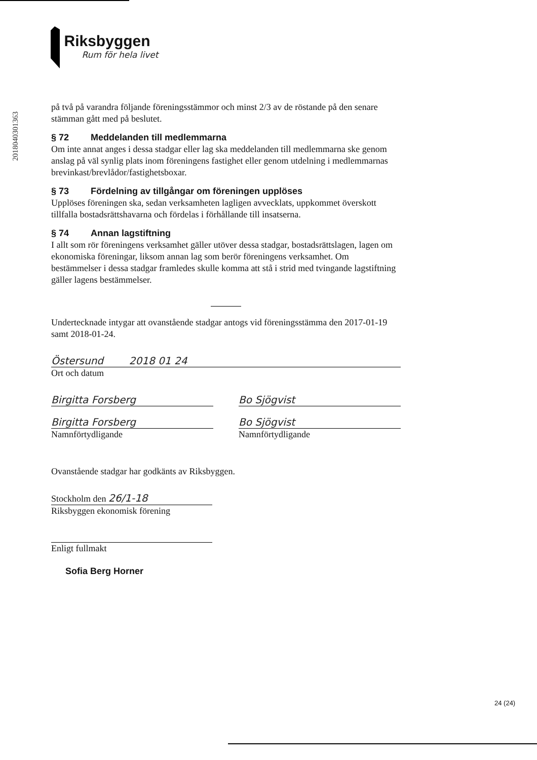Riksbyggen
Rum för hela livet
20180403013​63
på två på varandra följande föreningsstämmor och minst 2/3 av de röstande på den senare stämman gått med på beslutet.
§ 72 Meddelanden till medlemmarna
Om inte annat anges i dessa stadgar eller lag ska meddelanden till medlemmarna ske genom anslag på väl synlig plats inom föreningens fastighet eller genom utdelning i medlemmarnas brevinkast/brevlådor/fastighetsboxar.
§ 73 Fördelning av tillgångar om föreningen upplöses
Upplöses föreningen ska, sedan verksamheten lagligen avvecklats, uppkommet överskott tillfalla bostadsrättshavarna och fördelas i förhållande till insatserna.
§ 74 Annan lagstiftning
I allt som rör föreningens verksamhet gäller utöver dessa stadgar, bostadsrättslagen, lagen om ekonomiska föreningar, liksom annan lag som berör föreningens verksamhet. Om bestämmelser i dessa stadgar framledes skulle komma att stå i strid med tvingande lagstiftning gäller lagens bestämmelser.
Undertecknade intygar att ovanstående stadgar antogs vid föreningsstämma den 2017-01-19 samt 2018-01-24.
Östersund 2018 01 24
Ort och datum
Birgitta Forsberg Bo Sjögvist
Birgitta Forsberg
Namnförtydligande
Bo Sjögvist
Namnförtydligande
Ovanstående stadgar har godkänts av Riksbyggen.
Stockholm den 26/1-18
Riksbyggen ekonomisk förening
Enligt fullmakt
Sofia Berg Horner
24 (24)